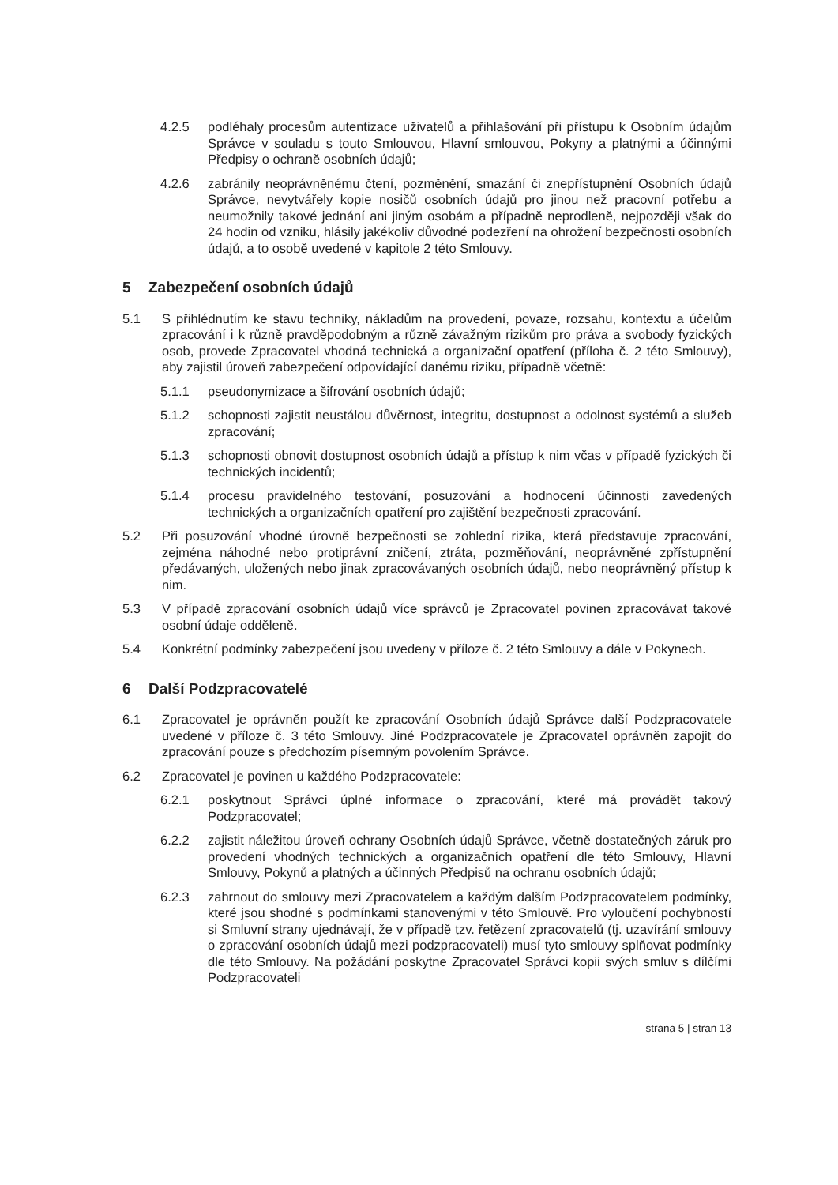4.2.5 podléhaly procesům autentizace uživatelů a přihlašování při přístupu k Osobním údajům Správce v souladu s touto Smlouvou, Hlavní smlouvou, Pokyny a platnými a účinnými Předpisy o ochraně osobních údajů;
4.2.6 zabránily neoprávněnému čtení, pozměnění, smazání či znepřístupnění Osobních údajů Správce, nevytvářely kopie nosičů osobních údajů pro jinou než pracovní potřebu a neumožnily takové jednání ani jiným osobám a případně neprodleně, nejpozději však do 24 hodin od vzniku, hlásily jakékoliv důvodné podezření na ohrožení bezpečnosti osobních údajů, a to osobě uvedené v kapitole 2 této Smlouvy.
5 Zabezpečení osobních údajů
5.1 S přihlédnutím ke stavu techniky, nákladům na provedení, povaze, rozsahu, kontextu a účelům zpracování i k různě pravděpodobným a různě závažným rizikům pro práva a svobody fyzických osob, provede Zpracovatel vhodná technická a organizační opatření (příloha č. 2 této Smlouvy), aby zajistil úroveň zabezpečení odpovídající danému riziku, případně včetně:
5.1.1 pseudonymizace a šifrování osobních údajů;
5.1.2 schopnosti zajistit neustálou důvěrnost, integritu, dostupnost a odolnost systémů a služeb zpracování;
5.1.3 schopnosti obnovit dostupnost osobních údajů a přístup k nim včas v případě fyzických či technických incidentů;
5.1.4 procesu pravidelného testování, posuzování a hodnocení účinnosti zavedených technických a organizačních opatření pro zajištění bezpečnosti zpracování.
5.2 Při posuzování vhodné úrovně bezpečnosti se zohlední rizika, která představuje zpracování, zejména náhodné nebo protiprávní zničení, ztráta, pozměňování, neoprávněné zpřístupnění předávaných, uložených nebo jinak zpracovávaných osobních údajů, nebo neoprávněný přístup k nim.
5.3 V případě zpracování osobních údajů více správců je Zpracovatel povinen zpracovávat takové osobní údaje odděleně.
5.4 Konkrétní podmínky zabezpečení jsou uvedeny v příloze č. 2 této Smlouvy a dále v Pokynech.
6 Další Podzpracovatelé
6.1 Zpracovatel je oprávněn použít ke zpracování Osobních údajů Správce další Podzpracovatele uvedené v příloze č. 3 této Smlouvy. Jiné Podzpracovatele je Zpracovatel oprávněn zapojit do zpracování pouze s předchozím písemným povolením Správce.
6.2 Zpracovatel je povinen u každého Podzpracovatele:
6.2.1 poskytnout Správci úplné informace o zpracování, které má provádět takový Podzpracovatel;
6.2.2 zajistit náležitou úroveň ochrany Osobních údajů Správce, včetně dostatečných záruk pro provedení vhodných technických a organizačních opatření dle této Smlouvy, Hlavní Smlouvy, Pokynů a platných a účinných Předpisů na ochranu osobních údajů;
6.2.3 zahrnout do smlouvy mezi Zpracovatelem a každým dalším Podzpracovatelem podmínky, které jsou shodné s podmínkami stanovenými v této Smlouvě. Pro vyloučení pochybností si Smluvní strany ujednávají, že v případě tzv. řetězení zpracovatelů (tj. uzavírání smlouvy o zpracování osobních údajů mezi podzpracovateli) musí tyto smlouvy splňovat podmínky dle této Smlouvy. Na požádání poskytne Zpracovatel Správci kopii svých smluv s dílčími Podzpracovateli
strana 5 | stran 13